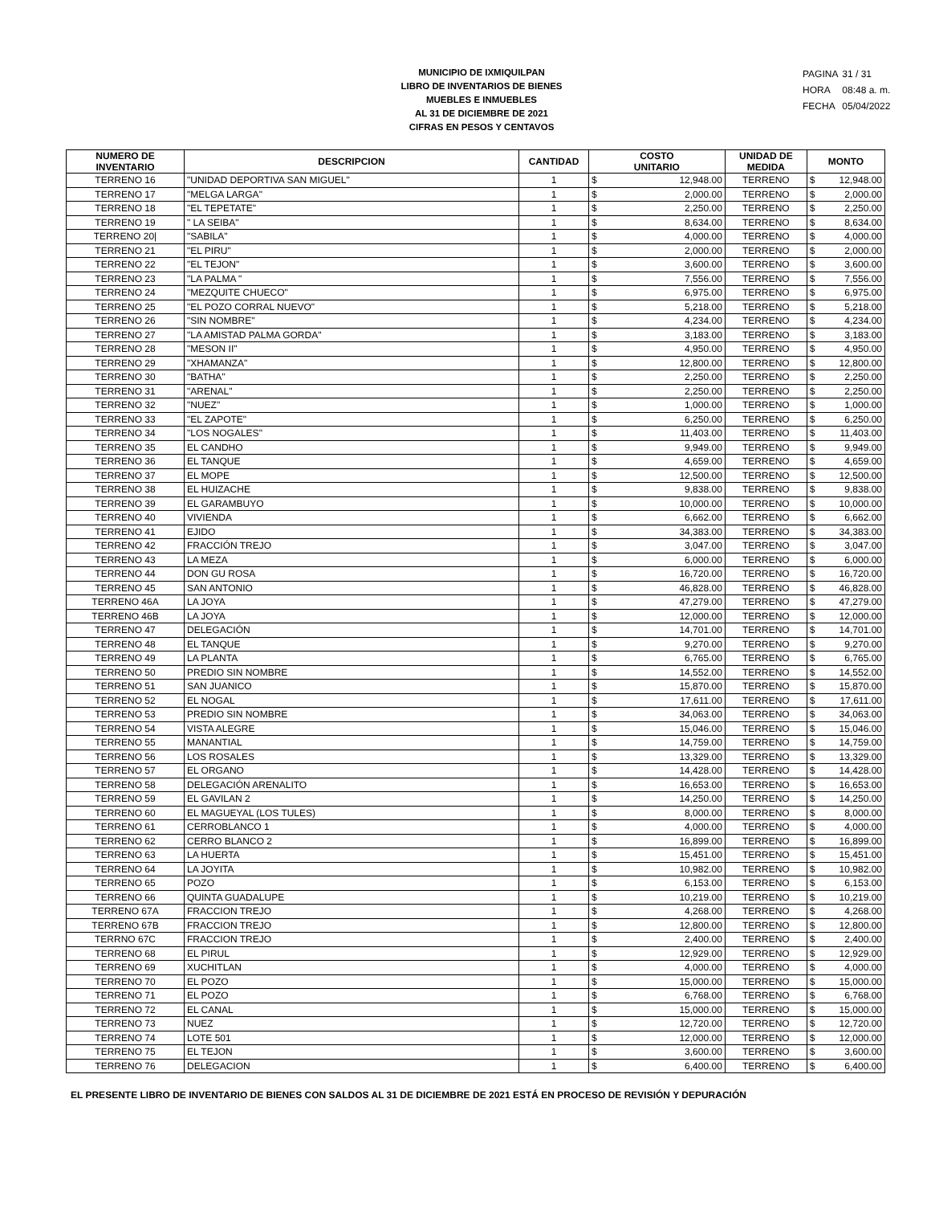MUNICIPIO DE IXMIQUILPAN
LIBRO DE INVENTARIOS DE BIENES
MUEBLES E INMUEBLES
AL 31 DE DICIEMBRE DE 2021
CIFRAS EN PESOS Y CENTAVOS
PAGINA 31 / 31
HORA 08:48 a. m.
FECHA 05/04/2022
| NUMERO DE INVENTARIO | DESCRIPCION | CANTIDAD | COSTO UNITARIO | | UNIDAD DE MEDIDA | MONTO | |
| --- | --- | --- | --- | --- | --- | --- | --- |
| TERRENO 16 | "UNIDAD DEPORTIVA SAN MIGUEL" | 1 | $ | 12,948.00 | TERRENO | $ | 12,948.00 |
| TERRENO 17 | "MELGA LARGA" | 1 | $ | 2,000.00 | TERRENO | $ | 2,000.00 |
| TERRENO 18 | "EL TEPETATE" | 1 | $ | 2,250.00 | TERRENO | $ | 2,250.00 |
| TERRENO 19 | " LA SEIBA" | 1 | $ | 8,634.00 | TERRENO | $ | 8,634.00 |
| TERRENO 20/ | "SABILA" | 1 | $ | 4,000.00 | TERRENO | $ | 4,000.00 |
| TERRENO 21 | "EL PIRU" | 1 | $ | 2,000.00 | TERRENO | $ | 2,000.00 |
| TERRENO 22 | "EL TEJON" | 1 | $ | 3,600.00 | TERRENO | $ | 3,600.00 |
| TERRENO 23 | "LA PALMA " | 1 | $ | 7,556.00 | TERRENO | $ | 7,556.00 |
| TERRENO 24 | "MEZQUITE CHUECO" | 1 | $ | 6,975.00 | TERRENO | $ | 6,975.00 |
| TERRENO 25 | "EL POZO CORRAL NUEVO" | 1 | $ | 5,218.00 | TERRENO | $ | 5,218.00 |
| TERRENO 26 | "SIN NOMBRE" | 1 | $ | 4,234.00 | TERRENO | $ | 4,234.00 |
| TERRENO 27 | "LA AMISTAD PALMA GORDA" | 1 | $ | 3,183.00 | TERRENO | $ | 3,183.00 |
| TERRENO 28 | "MESON II" | 1 | $ | 4,950.00 | TERRENO | $ | 4,950.00 |
| TERRENO 29 | "XHAMANZA" | 1 | $ | 12,800.00 | TERRENO | $ | 12,800.00 |
| TERRENO 30 | "BATHA" | 1 | $ | 2,250.00 | TERRENO | $ | 2,250.00 |
| TERRENO 31 | "ARENAL" | 1 | $ | 2,250.00 | TERRENO | $ | 2,250.00 |
| TERRENO 32 | "NUEZ" | 1 | $ | 1,000.00 | TERRENO | $ | 1,000.00 |
| TERRENO 33 | "EL ZAPOTE" | 1 | $ | 6,250.00 | TERRENO | $ | 6,250.00 |
| TERRENO 34 | "LOS NOGALES" | 1 | $ | 11,403.00 | TERRENO | $ | 11,403.00 |
| TERRENO 35 | EL CANDHO | 1 | $ | 9,949.00 | TERRENO | $ | 9,949.00 |
| TERRENO 36 | EL TANQUE | 1 | $ | 4,659.00 | TERRENO | $ | 4,659.00 |
| TERRENO 37 | EL MOPE | 1 | $ | 12,500.00 | TERRENO | $ | 12,500.00 |
| TERRENO 38 | EL HUIZACHE | 1 | $ | 9,838.00 | TERRENO | $ | 9,838.00 |
| TERRENO 39 | EL GARAMBUYO | 1 | $ | 10,000.00 | TERRENO | $ | 10,000.00 |
| TERRENO 40 | VIVIENDA | 1 | $ | 6,662.00 | TERRENO | $ | 6,662.00 |
| TERRENO 41 | EJIDO | 1 | $ | 34,383.00 | TERRENO | $ | 34,383.00 |
| TERRENO 42 | FRACCIÓN TREJO | 1 | $ | 3,047.00 | TERRENO | $ | 3,047.00 |
| TERRENO 43 | LA MEZA | 1 | $ | 6,000.00 | TERRENO | $ | 6,000.00 |
| TERRENO 44 | DON GU ROSA | 1 | $ | 16,720.00 | TERRENO | $ | 16,720.00 |
| TERRENO 45 | SAN ANTONIO | 1 | $ | 46,828.00 | TERRENO | $ | 46,828.00 |
| TERRENO 46A | LA JOYA | 1 | $ | 47,279.00 | TERRENO | $ | 47,279.00 |
| TERRENO 46B | LA JOYA | 1 | $ | 12,000.00 | TERRENO | $ | 12,000.00 |
| TERRENO 47 | DELEGACIÓN | 1 | $ | 14,701.00 | TERRENO | $ | 14,701.00 |
| TERRENO 48 | EL TANQUE | 1 | $ | 9,270.00 | TERRENO | $ | 9,270.00 |
| TERRENO 49 | LA PLANTA | 1 | $ | 6,765.00 | TERRENO | $ | 6,765.00 |
| TERRENO 50 | PREDIO SIN NOMBRE | 1 | $ | 14,552.00 | TERRENO | $ | 14,552.00 |
| TERRENO 51 | SAN JUANICO | 1 | $ | 15,870.00 | TERRENO | $ | 15,870.00 |
| TERRENO 52 | EL NOGAL | 1 | $ | 17,611.00 | TERRENO | $ | 17,611.00 |
| TERRENO 53 | PREDIO SIN NOMBRE | 1 | $ | 34,063.00 | TERRENO | $ | 34,063.00 |
| TERRENO 54 | VISTA ALEGRE | 1 | $ | 15,046.00 | TERRENO | $ | 15,046.00 |
| TERRENO 55 | MANANTIAL | 1 | $ | 14,759.00 | TERRENO | $ | 14,759.00 |
| TERRENO 56 | LOS ROSALES | 1 | $ | 13,329.00 | TERRENO | $ | 13,329.00 |
| TERRENO 57 | EL ORGANO | 1 | $ | 14,428.00 | TERRENO | $ | 14,428.00 |
| TERRENO 58 | DELEGACIÓN ARENALITO | 1 | $ | 16,653.00 | TERRENO | $ | 16,653.00 |
| TERRENO 59 | EL GAVILAN 2 | 1 | $ | 14,250.00 | TERRENO | $ | 14,250.00 |
| TERRENO 60 | EL MAGUEYAL (LOS TULES) | 1 | $ | 8,000.00 | TERRENO | $ | 8,000.00 |
| TERRENO 61 | CERROBLANCO 1 | 1 | $ | 4,000.00 | TERRENO | $ | 4,000.00 |
| TERRENO 62 | CERRO BLANCO 2 | 1 | $ | 16,899.00 | TERRENO | $ | 16,899.00 |
| TERRENO 63 | LA HUERTA | 1 | $ | 15,451.00 | TERRENO | $ | 15,451.00 |
| TERRENO 64 | LA JOYITA | 1 | $ | 10,982.00 | TERRENO | $ | 10,982.00 |
| TERRENO 65 | POZO | 1 | $ | 6,153.00 | TERRENO | $ | 6,153.00 |
| TERRENO 66 | QUINTA GUADALUPE | 1 | $ | 10,219.00 | TERRENO | $ | 10,219.00 |
| TERRENO 67A | FRACCION TREJO | 1 | $ | 4,268.00 | TERRENO | $ | 4,268.00 |
| TERRENO 67B | FRACCION TREJO | 1 | $ | 12,800.00 | TERRENO | $ | 12,800.00 |
| TERRNO 67C | FRACCION TREJO | 1 | $ | 2,400.00 | TERRENO | $ | 2,400.00 |
| TERRENO 68 | EL PIRUL | 1 | $ | 12,929.00 | TERRENO | $ | 12,929.00 |
| TERRENO 69 | XUCHITLAN | 1 | $ | 4,000.00 | TERRENO | $ | 4,000.00 |
| TERRENO 70 | EL POZO | 1 | $ | 15,000.00 | TERRENO | $ | 15,000.00 |
| TERRENO 71 | EL POZO | 1 | $ | 6,768.00 | TERRENO | $ | 6,768.00 |
| TERRENO 72 | EL CANAL | 1 | $ | 15,000.00 | TERRENO | $ | 15,000.00 |
| TERRENO 73 | NUEZ | 1 | $ | 12,720.00 | TERRENO | $ | 12,720.00 |
| TERRENO 74 | LOTE 501 | 1 | $ | 12,000.00 | TERRENO | $ | 12,000.00 |
| TERRENO 75 | EL TEJON | 1 | $ | 3,600.00 | TERRENO | $ | 3,600.00 |
| TERRENO 76 | DELEGACION | 1 | $ | 6,400.00 | TERRENO | $ | 6,400.00 |
EL PRESENTE LIBRO DE INVENTARIO DE BIENES CON SALDOS AL 31 DE DICIEMBRE DE 2021 ESTÁ EN PROCESO DE REVISIÓN Y DEPURACIÓN